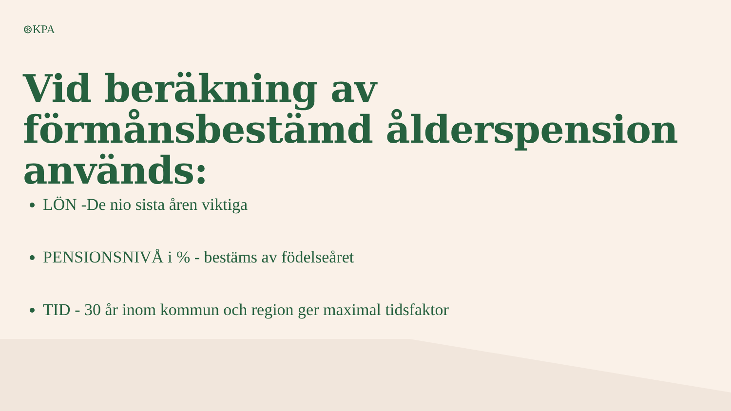⊛KPA
Vid beräkning av förmånsbestämd ålderspension används:
LÖN -De nio sista åren viktiga
PENSIONSNIVÅ i % - bestäms av födelseåret
TID - 30 år inom kommun och region ger maximal tidsfaktor